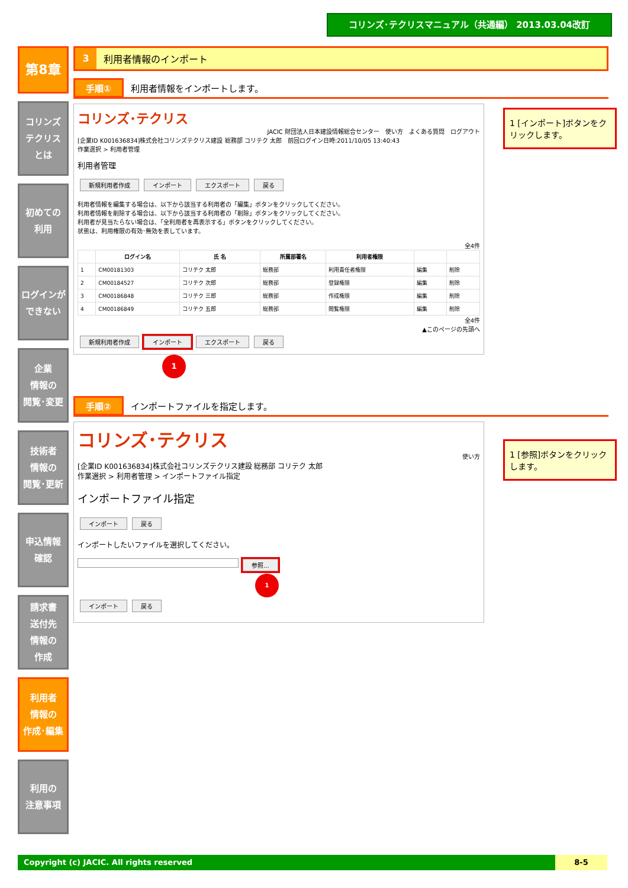コリンズ･テクリスマニュアル（共通編） 2013.03.04改訂
第8章
コリンズ
テクリス
とは
初めての
利用
ログインが
できない
企業
情報の
閲覧･変更
技術者
情報の
閲覧･更新
申込情報
確認
請求書
送付先
情報の
作成
利用者
情報の
作成･編集
利用の
注意事項
3 利用者情報のインポート
手順① 利用者情報をインポートします。
1 [インポート]ボタンをクリックします。
コリンズ･テクリス
JACIC 財団法人日本建設情報総合センター　使い方　よくある質問　ログアウト
[企業ID K001636834]株式会社コリンズテクリス建設 総務部 コリテク 太郎　前回ログイン日時:2011/10/05 13:40:43
作業選択 > 利用者管理
利用者管理
新規利用者作成 インポート エクスポート 戻る
利用者情報を編集する場合は、以下から該当する利用者の「編集」ボタンをクリックしてください。
利用者情報を削除する場合は、以下から該当する利用者の「削除」ボタンをクリックしてください。
利用者が見当たらない場合は、「全利用者を再表示する」ボタンをクリックしてください。
状態は、利用権限の有効･無効を表しています。
全4件
| | ログイン名 | 氏 名 | 所属部署名 | 利用者権限 | | |
| --- | --- | --- | --- | --- | --- | --- |
| 1 | CM00181303 | コリテク 太郎 | 総務部 | 利用責任者権限 | 編集 | 削除 |
| 2 | CM00184527 | コリテク 次郎 | 総務部 | 登録権限 | 編集 | 削除 |
| 3 | CM00186848 | コリテク 三郎 | 総務部 | 作成権限 | 編集 | 削除 |
| 4 | CM00186849 | コリテク 五郎 | 総務部 | 閲覧権限 | 編集 | 削除 |
全4件
▲このページの先頭へ
新規利用者作成 インポート エクスポート 戻る
1
手順② インポートファイルを指定します。
1 [参照]ボタンをクリックします。
コリンズ･テクリス
使い方
[企業ID K001636834]株式会社コリンズテクリス建設 総務部 コリテク 太郎
作業選択 > 利用者管理 > インポートファイル指定
インポートファイル指定
インポート 戻る
インポートしたいファイルを選択してください。
参照...
1
インポート 戻る
Copyright (c) JACIC. All rights reserved 8-5